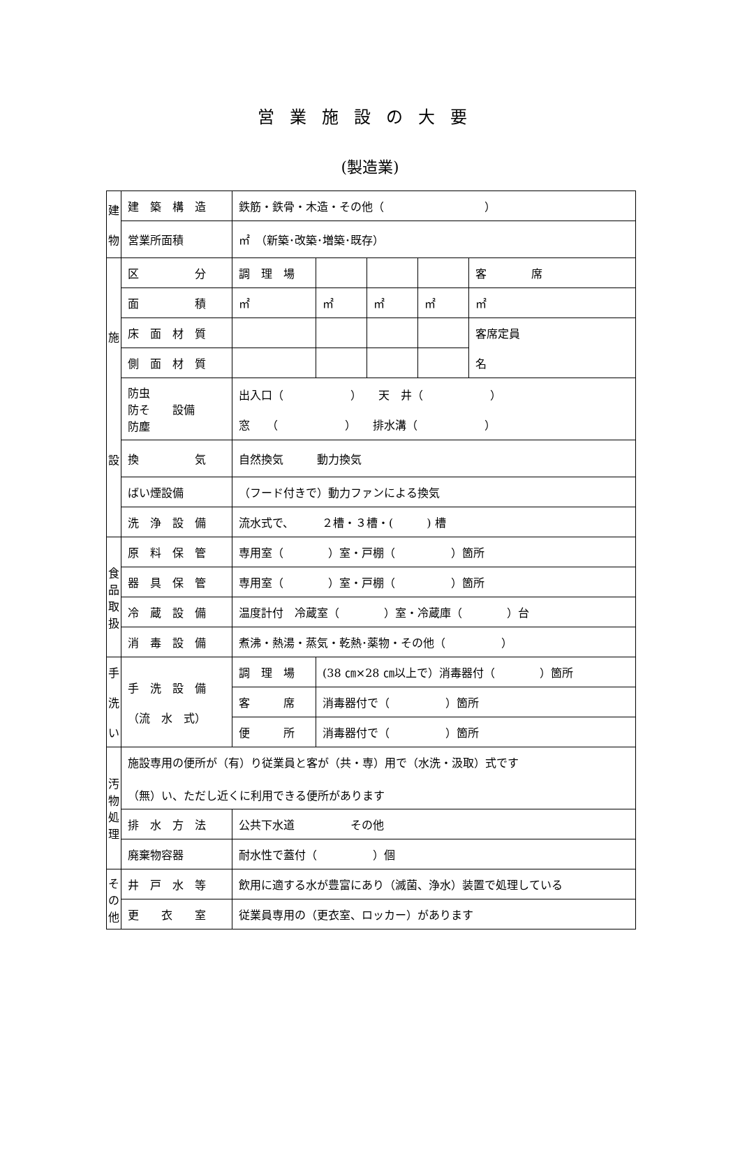営業施設の大要
(製造業)
| 建 物 | 建 築 構 造 | 鉄筋・鉄骨・木造・その他（ ） | | | | |
| | 営業所面積 | ㎡ （新築･改築･増築･既存） | | | | |
| 施 設 | 区 分 | 調 理 場 | | | | 客 席 |
| | 面 積 | ㎡ | ㎡ | ㎡ | ㎡ | ㎡ |
| | 床 面 材 質 | | | | | 客席定員 名 |
| | 側 面 材 質 | | | | | |
| | 防虫 防そ 設備 防塵 | 出入口（ ） 天 井（ ） 窓 （ ） 排水溝（ ） | | | | |
| | 換 気 | 自然換気 動力換気 | | | | |
| | ばい煙設備 | （フード付きで）動力ファンによる換気 | | | | |
| | 洗 浄 設 備 | 流水式で、 ２槽・３槽・( ) 槽 | | | | |
| 食 品 取 扱 | 原 料 保 管 | 専用室（ ）室・戸棚（ ）箇所 | | | | |
| | 器 具 保 管 | 専用室（ ）室・戸棚（ ）箇所 | | | | |
| | 冷 蔵 設 備 | 温度計付 冷蔵室（ ）室・冷蔵庫（ ）台 | | | | |
| | 消 毒 設 備 | 煮沸・熱湯・蒸気・乾熱･薬物・その他（ ） | | | | |
| 手 洗 い | 手 洗 設 備 （流 水 式） | 調 理 場 | (38 ㎝×28 ㎝以上で）消毒器付（ ）箇所 | | | |
| | | 客 席 | 消毒器付で（ ）箇所 | | | |
| | | 便 所 | 消毒器付で（ ）箇所 | | | |
| 汚 物 処 理 | 施設専用の便所が（有）り従業員と客が（共・専）用で（水洗・汲取）式です （無）い、ただし近くに利用できる便所があります | | | | | |
| | 排 水 方 法 | 公共下水道 その他 | | | | |
| | 廃棄物容器 | 耐水性で蓋付（ ）個 | | | | |
| そ の 他 | 井 戸 水 等 | 飲用に適する水が豊富にあり（滅菌、浄水）装置で処理している | | | | |
| | 更 衣 室 | 従業員専用の（更衣室、ロッカー）があります | | | | |